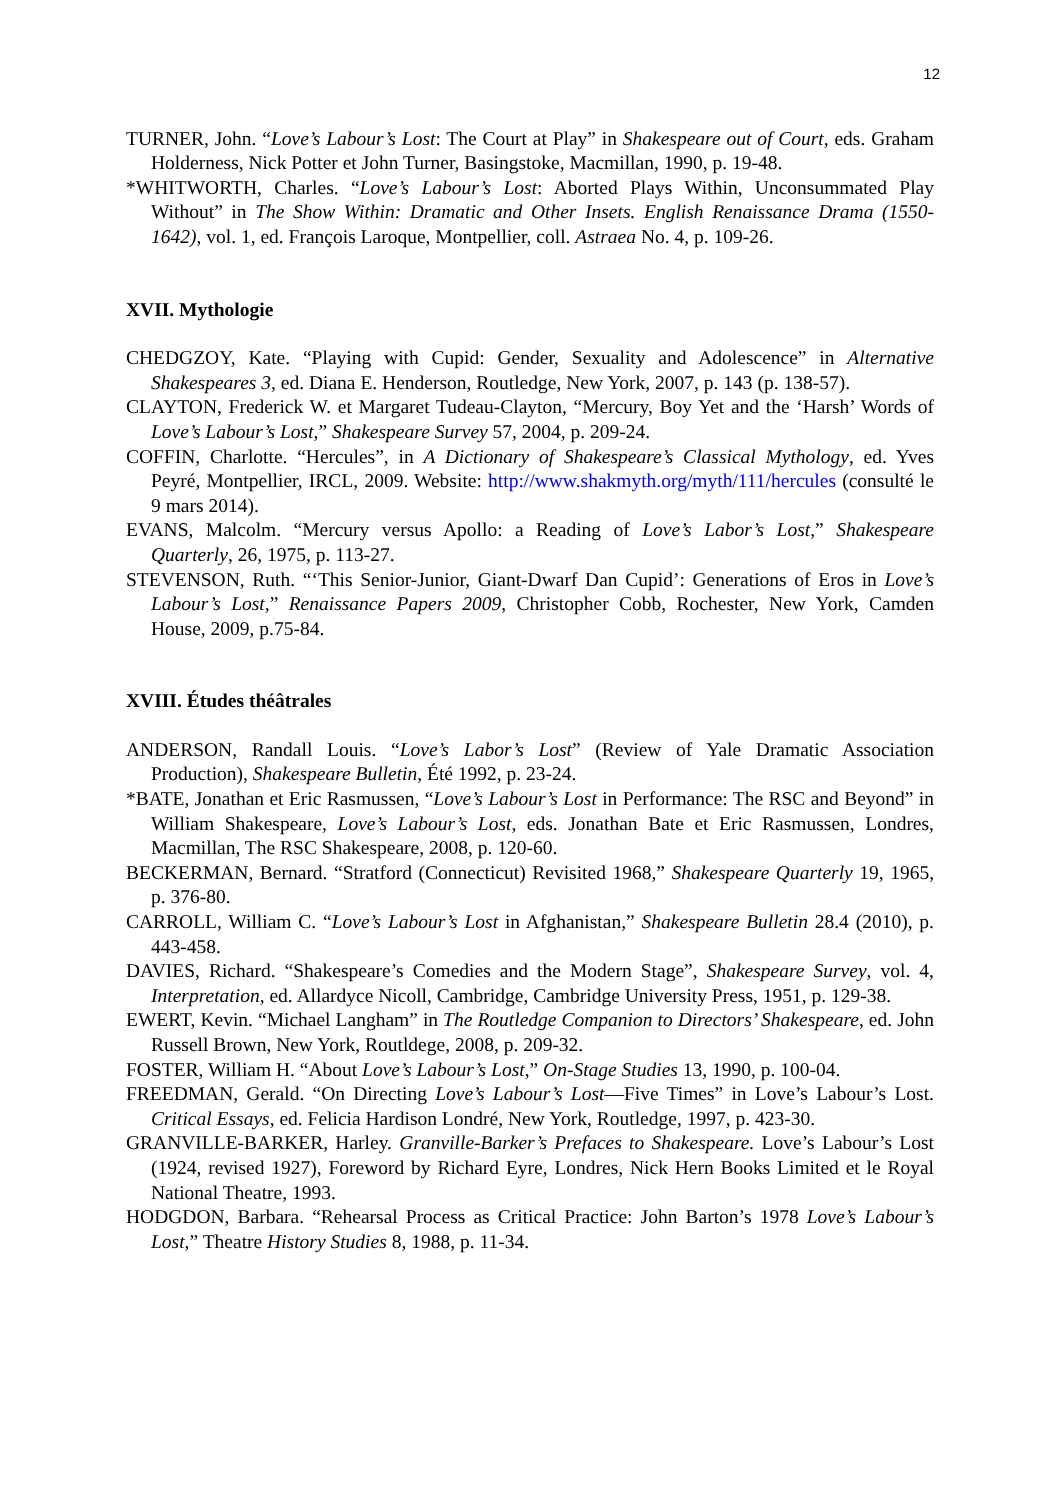12
TURNER, John. “Love’s Labour’s Lost: The Court at Play” in Shakespeare out of Court, eds. Graham Holderness, Nick Potter et John Turner, Basingstoke, Macmillan, 1990, p. 19-48.
*WHITWORTH, Charles. “Love’s Labour’s Lost: Aborted Plays Within, Unconsummated Play Without” in The Show Within: Dramatic and Other Insets. English Renaissance Drama (1550-1642), vol. 1, ed. François Laroque, Montpellier, coll. Astraea No. 4, p. 109-26.
XVII. Mythologie
CHEDGZOY, Kate. “Playing with Cupid: Gender, Sexuality and Adolescence” in Alternative Shakespeares 3, ed. Diana E. Henderson, Routledge, New York, 2007, p. 143 (p. 138-57).
CLAYTON, Frederick W. et Margaret Tudeau-Clayton, “Mercury, Boy Yet and the ‘Harsh’ Words of Love’s Labour’s Lost,” Shakespeare Survey 57, 2004, p. 209-24.
COFFIN, Charlotte. “Hercules”, in A Dictionary of Shakespeare’s Classical Mythology, ed. Yves Peyré, Montpellier, IRCL, 2009. Website: http://www.shakmyth.org/myth/111/hercules (consulté le 9 mars 2014).
EVANS, Malcolm. “Mercury versus Apollo: a Reading of Love’s Labor’s Lost,” Shakespeare Quarterly, 26, 1975, p. 113-27.
STEVENSON, Ruth. “‘This Senior-Junior, Giant-Dwarf Dan Cupid’: Generations of Eros in Love’s Labour’s Lost,” Renaissance Papers 2009, Christopher Cobb, Rochester, New York, Camden House, 2009, p.75-84.
XVIII. Études théâtrales
ANDERSON, Randall Louis. “Love’s Labor’s Lost” (Review of Yale Dramatic Association Production), Shakespeare Bulletin, Été 1992, p. 23-24.
*BATE, Jonathan et Eric Rasmussen, “Love’s Labour’s Lost in Performance: The RSC and Beyond” in William Shakespeare, Love’s Labour’s Lost, eds. Jonathan Bate et Eric Rasmussen, Londres, Macmillan, The RSC Shakespeare, 2008, p. 120-60.
BECKERMAN, Bernard. “Stratford (Connecticut) Revisited 1968,” Shakespeare Quarterly 19, 1965, p. 376-80.
CARROLL, William C. “Love’s Labour’s Lost in Afghanistan,” Shakespeare Bulletin 28.4 (2010), p. 443-458.
DAVIES, Richard. “Shakespeare’s Comedies and the Modern Stage”, Shakespeare Survey, vol. 4, Interpretation, ed. Allardyce Nicoll, Cambridge, Cambridge University Press, 1951, p. 129-38.
EWERT, Kevin. “Michael Langham” in The Routledge Companion to Directors’ Shakespeare, ed. John Russell Brown, New York, Routldege, 2008, p. 209-32.
FOSTER, William H. “About Love’s Labour’s Lost,” On-Stage Studies 13, 1990, p. 100-04.
FREEDMAN, Gerald. “On Directing Love’s Labour’s Lost—Five Times” in Love’s Labour’s Lost. Critical Essays, ed. Felicia Hardison Londré, New York, Routledge, 1997, p. 423-30.
GRANVILLE-BARKER, Harley. Granville-Barker’s Prefaces to Shakespeare. Love’s Labour’s Lost (1924, revised 1927), Foreword by Richard Eyre, Londres, Nick Hern Books Limited et le Royal National Theatre, 1993.
HODGDON, Barbara. “Rehearsal Process as Critical Practice: John Barton’s 1978 Love’s Labour’s Lost,” Theatre History Studies 8, 1988, p. 11-34.